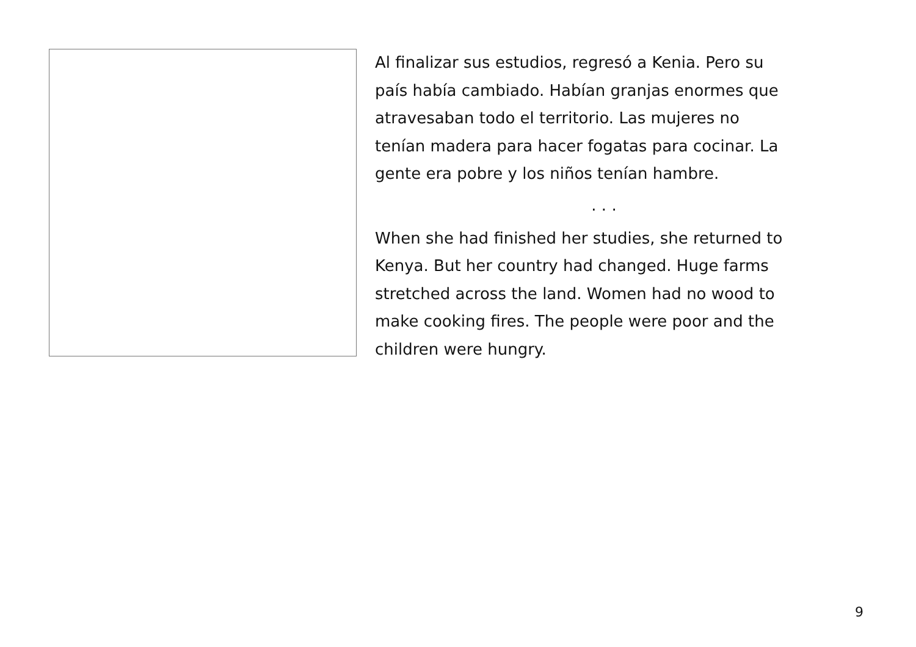Al finalizar sus estudios, regresó a Kenia. Pero su
país había cambiado. Habían granjas enormes que
atravesaban todo el territorio. Las mujeres no
tenían madera para hacer fogatas para cocinar. La
gente era pobre y los niños tenían hambre.
. . .
When she had finished her studies, she returned to
Kenya. But her country had changed. Huge farms
stretched across the land. Women had no wood to
make cooking fires. The people were poor and the
children were hungry.
9